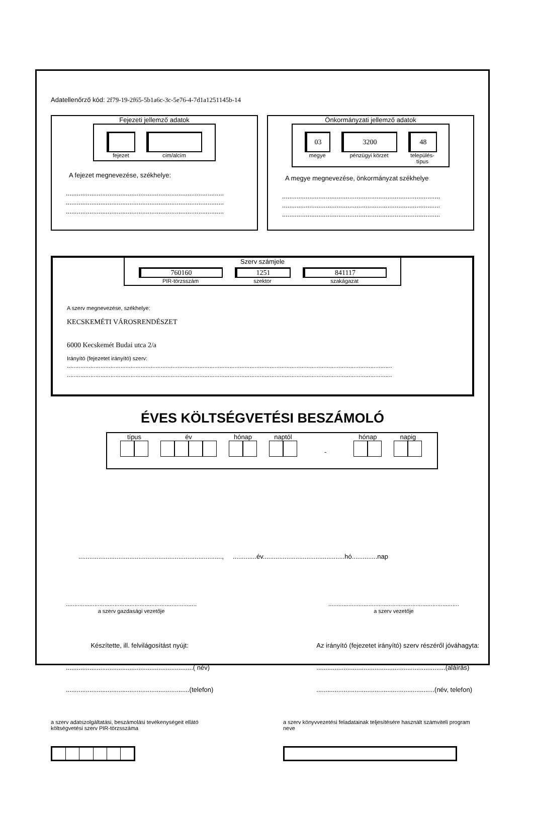Adatellenőrző kód: 2f79-19-2f65-5b1a6c-3c-5e76-4-7d1a1251145b-14
Fejezeti jellemző adatok
fejezet cím/alcím
A fejezet megnevezése, székhelye:
.......................................................................................
.......................................................................................
.......................................................................................
Önkormányzati jellemző adatok
03
megye
3200
pénzügyi körzet
48
település-
típus
A megye megnevezése, önkormányzat székhelye
.......................................................................................
.......................................................................................
.......................................................................................
Szerv számjele
760160
PIR-törzsszám
1251
szektor
841117
szakágazat
A szerv megnevezése, székhelye:
KECSKEMÉTI VÁROSRENDÉSZET
6000 Kecskemét Budai utca 2/a
Irányító (fejezetet irányító) szerv:
..................................................................................................................................................................................................
..................................................................................................................................................................................................
ÉVES KÖLTSÉGVETÉSI BESZÁMOLÓ
típus év hónap naptól
-
hónap napig
..............................................................................., .............év.............................................hó..............nap
..............................................................................
a szerv gazdasági vezetője
..............................................................................
a szerv vezetője
Készítette, ill. felvilágosítást nyújt:
......................................................................( név)
....................................................................(telefon)
Az irányító (fejezetet irányító) szerv részéről jóváhagyta:
.......................................................................(aláírás)
.................................................................(név, telefon)
a szerv adatszolgáltatási, beszámolási tevékenységeit ellátó költségvetési szerv PIR-törzsszáma
a szerv könyvvezetési feladatainak teljesítésére használt számviteli program neve